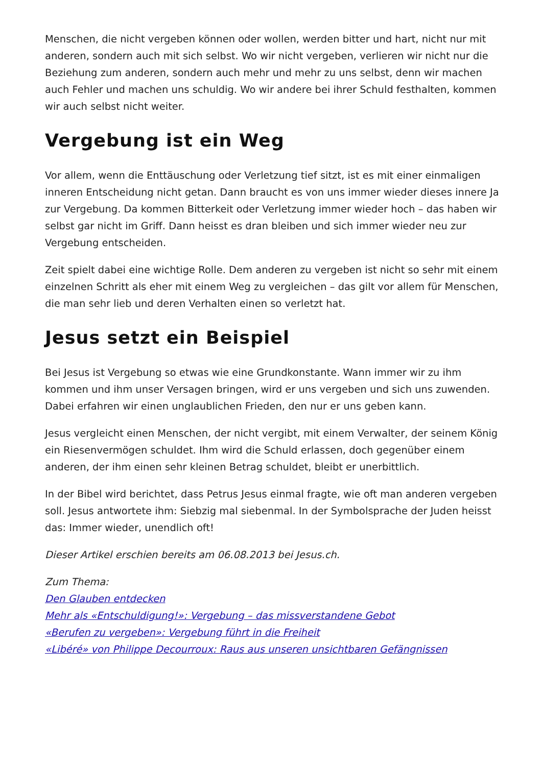Menschen, die nicht vergeben können oder wollen, werden bitter und hart, nicht nur mit anderen, sondern auch mit sich selbst. Wo wir nicht vergeben, verlieren wir nicht nur die Beziehung zum anderen, sondern auch mehr und mehr zu uns selbst, denn wir machen auch Fehler und machen uns schuldig. Wo wir andere bei ihrer Schuld festhalten, kommen wir auch selbst nicht weiter.
Vergebung ist ein Weg
Vor allem, wenn die Enttäuschung oder Verletzung tief sitzt, ist es mit einer einmaligen inneren Entscheidung nicht getan. Dann braucht es von uns immer wieder dieses innere Ja zur Vergebung. Da kommen Bitterkeit oder Verletzung immer wieder hoch – das haben wir selbst gar nicht im Griff. Dann heisst es dran bleiben und sich immer wieder neu zur Vergebung entscheiden.
Zeit spielt dabei eine wichtige Rolle. Dem anderen zu vergeben ist nicht so sehr mit einem einzelnen Schritt als eher mit einem Weg zu vergleichen – das gilt vor allem für Menschen, die man sehr lieb und deren Verhalten einen so verletzt hat.
Jesus setzt ein Beispiel
Bei Jesus ist Vergebung so etwas wie eine Grundkonstante. Wann immer wir zu ihm kommen und ihm unser Versagen bringen, wird er uns vergeben und sich uns zuwenden. Dabei erfahren wir einen unglaublichen Frieden, den nur er uns geben kann.
Jesus vergleicht einen Menschen, der nicht vergibt, mit einem Verwalter, der seinem König ein Riesenvermögen schuldet. Ihm wird die Schuld erlassen, doch gegenüber einem anderen, der ihm einen sehr kleinen Betrag schuldet, bleibt er unerbittlich.
In der Bibel wird berichtet, dass Petrus Jesus einmal fragte, wie oft man anderen vergeben soll. Jesus antwortete ihm: Siebzig mal siebenmal. In der Symbolsprache der Juden heisst das: Immer wieder, unendlich oft!
Dieser Artikel erschien bereits am 06.08.2013 bei Jesus.ch.
Zum Thema:
Den Glauben entdecken
Mehr als «Entschuldigung!»: Vergebung – das missverstandene Gebot
«Berufen zu vergeben»: Vergebung führt in die Freiheit
«Libéré» von Philippe Decourroux: Raus aus unseren unsichtbaren Gefängnissen